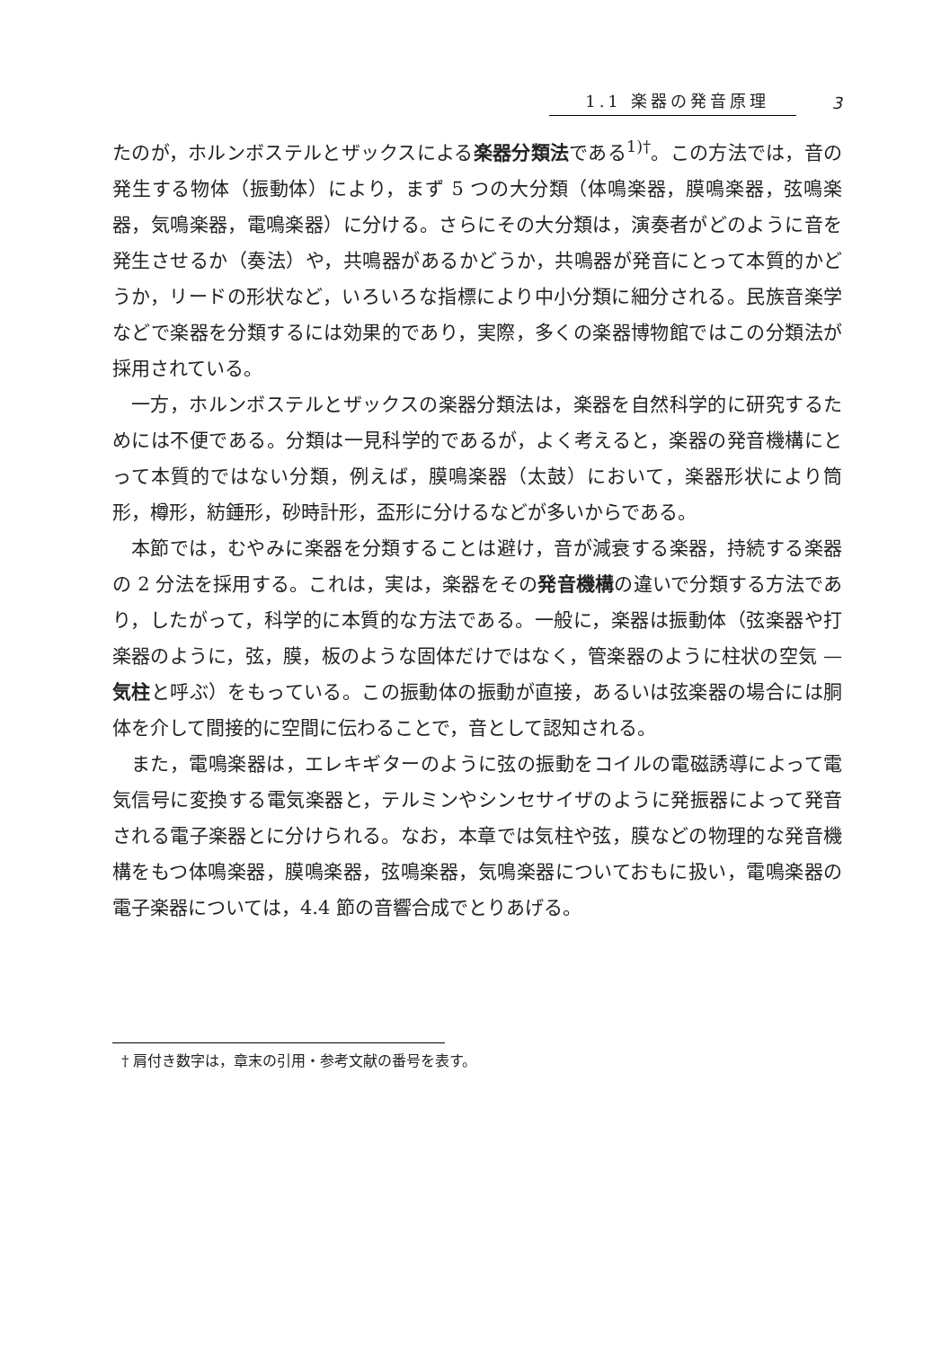1.1 楽器の発音原理 3
たのが，ホルンボステルとザックスによる楽器分類法である<sup>1)†</sup>。この方法では，音の発生する物体（振動体）により，まず 5 つの大分類（体鳴楽器，膜鳴楽器，弦鳴楽器，気鳴楽器，電鳴楽器）に分ける。さらにその大分類は，演奏者がどのように音を発生させるか（奏法）や，共鳴器があるかどうか，共鳴器が発音にとって本質的かどうか，リードの形状など，いろいろな指標により中小分類に細分される。民族音楽学などで楽器を分類するには効果的であり，実際，多くの楽器博物館ではこの分類法が採用されている。
一方，ホルンボステルとザックスの楽器分類法は，楽器を自然科学的に研究するためには不便である。分類は一見科学的であるが，よく考えると，楽器の発音機構にとって本質的ではない分類，例えば，膜鳴楽器（太鼓）において，楽器形状により筒形，樽形，紡錘形，砂時計形，盃形に分けるなどが多いからである。
本節では，むやみに楽器を分類することは避け，音が減衰する楽器，持続する楽器の 2 分法を採用する。これは，実は，楽器をその発音機構の違いで分類する方法であり，したがって，科学的に本質的な方法である。一般に，楽器は振動体（弦楽器や打楽器のように，弦，膜，板のような固体だけではなく，管楽器のように柱状の空気 — 気柱と呼ぶ）をもっている。この振動体の振動が直接，あるいは弦楽器の場合には胴体を介して間接的に空間に伝わることで，音として認知される。
また，電鳴楽器は，エレキギターのように弦の振動をコイルの電磁誘導によって電気信号に変換する電気楽器と，テルミンやシンセサイザのように発振器によって発音される電子楽器とに分けられる。なお，本章では気柱や弦，膜などの物理的な発音機構をもつ体鳴楽器，膜鳴楽器，弦鳴楽器，気鳴楽器についておもに扱い，電鳴楽器の電子楽器については，4.4 節の音響合成でとりあげる。
† 肩付き数字は，章末の引用・参考文献の番号を表す。